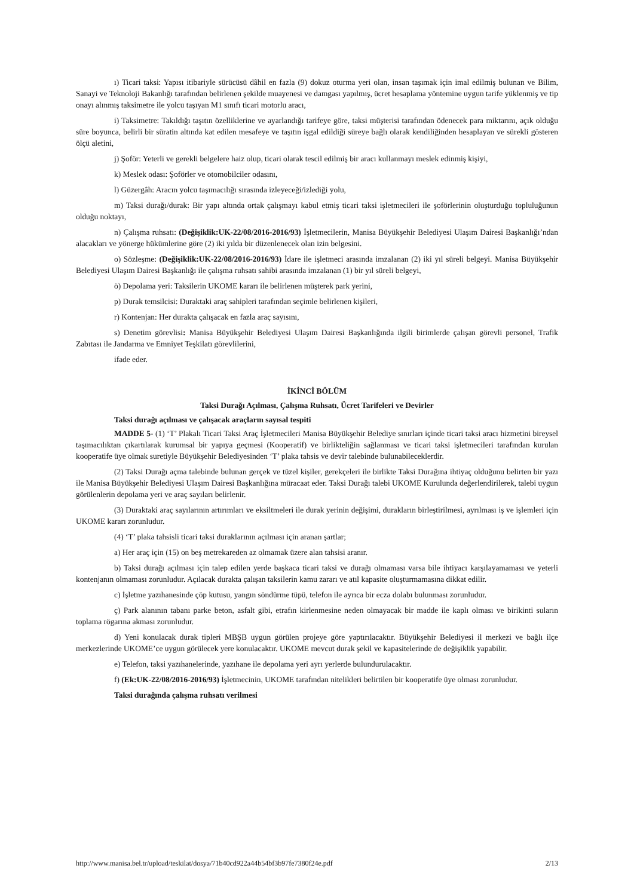ı) Ticari taksi: Yapısı itibariyle sürücüsü dâhil en fazla (9) dokuz oturma yeri olan, insan taşımak için imal edilmiş bulunan ve Bilim, Sanayi ve Teknoloji Bakanlığı tarafından belirlenen şekilde muayenesi ve damgası yapılmış, ücret hesaplama yöntemine uygun tarife yüklenmiş ve tip onayı alınmış taksimetre ile yolcu taşıyan M1 sınıfı ticari motorlu aracı,
i) Taksimetre: Takıldığı taşıtın özelliklerine ve ayarlandığı tarifeye göre, taksi müşterisi tarafından ödenecek para miktarını, açık olduğu süre boyunca, belirli bir süratin altında kat edilen mesafeye ve taşıtın işgal edildiği süreye bağlı olarak kendiliğinden hesaplayan ve sürekli gösteren ölçü aletini,
j) Şoför: Yeterli ve gerekli belgelere haiz olup, ticari olarak tescil edilmiş bir aracı kullanmayı meslek edinmiş kişiyi,
k) Meslek odası: Şoförler ve otomobilciler odasını,
l) Güzergâh: Aracın yolcu taşımacılığı sırasında izleyeceği/izlediği yolu,
m) Taksi durağı/durak: Bir yapı altında ortak çalışmayı kabul etmiş ticari taksi işletmecileri ile şoförlerinin oluşturduğu topluluğunun olduğu noktayı,
n) Çalışma ruhsatı: (Değişiklik:UK-22/08/2016-2016/93) İşletmecilerin, Manisa Büyükşehir Belediyesi Ulaşım Dairesi Başkanlığı’ndan alacakları ve yönerge hükümlerine göre (2) iki yılda bir düzenlenecek olan izin belgesini.
o) Sözleşme: (Değişiklik:UK-22/08/2016-2016/93) İdare ile işletmeci arasında imzalanan (2) iki yıl süreli belgeyi. Manisa Büyükşehir Belediyesi Ulaşım Dairesi Başkanlığı ile çalışma ruhsatı sahibi arasında imzalanan (1) bir yıl süreli belgeyi,
ö) Depolama yeri: Taksilerin UKOME kararı ile belirlenen müşterek park yerini,
p) Durak temsilcisi: Duraktaki araç sahipleri tarafından seçimle belirlenen kişileri,
r) Kontenjan: Her durakta çalışacak en fazla araç sayısını,
s) Denetim görevlisi: Manisa Büyükşehir Belediyesi Ulaşım Dairesi Başkanlığında ilgili birimlerde çalışan görevli personel, Trafik Zabıtası ile Jandarma ve Emniyet Teşkilatı görevlilerini,
ifade eder.
İKİNCİ BÖLÜM
Taksi Durağı Açılması, Çalışma Ruhsatı, Ücret Tarifeleri ve Devirler
Taksi durağı açılması ve çalışacak araçların sayısal tespiti
MADDE 5- (1) ‘T’ Plakalı Ticari Taksi Araç İşletmecileri Manisa Büyükşehir Belediye sınırları içinde ticari taksi aracı hizmetini bireysel taşımacılıktan çıkartılarak kurumsal bir yapıya geçmesi (Kooperatif) ve birlikteliğin sağlanması ve ticari taksi işletmecileri tarafından kurulan kooperatife üye olmak suretiyle Büyükşehir Belediyesinden ‘T’ plaka tahsis ve devir talebinde bulunabileceklerdir.
(2) Taksi Durağı açma talebinde bulunan gerçek ve tüzel kişiler, gerekçeleri ile birlikte Taksi Durağına ihtiyaç olduğunu belirten bir yazı ile Manisa Büyükşehir Belediyesi Ulaşım Dairesi Başkanlığına müracaat eder. Taksi Durağı talebi UKOME Kurulunda değerlendirilerek, talebi uygun görülenlerin depolama yeri ve araç sayıları belirlenir.
(3) Duraktaki araç sayılarının artırımları ve eksiltmeleri ile durak yerinin değişimi, durakların birleştirilmesi, ayrılması iş ve işlemleri için UKOME kararı zorunludur.
(4) ‘T’ plaka tahsisli ticari taksi duraklarının açılması için aranan şartlar;
a) Her araç için (15) on beş metrekareden az olmamak üzere alan tahsisi aranır.
b) Taksi durağı açılması için talep edilen yerde başkaca ticari taksi ve durağı olmaması varsa bile ihtiyacı karşılayamaması ve yeterli kontenjanın olmaması zorunludur. Açılacak durakta çalışan taksilerin kamu zararı ve atıl kapasite oluşturmamasına dikkat edilir.
c) İşletme yazıhanesinde çöp kutusu, yangın söndürme tüpü, telefon ile ayrıca bir ecza dolabı bulunması zorunludur.
ç) Park alanının tabanı parke beton, asfalt gibi, etrafın kirlenmesine neden olmayacak bir madde ile kaplı olması ve birikinti suların toplama rögarına akması zorunludur.
d) Yeni konulacak durak tipleri MBŞB uygun görülen projeye göre yaptırılacaktır. Büyükşehir Belediyesi il merkezi ve bağlı ilçe merkezlerinde UKOME’ce uygun görülecek yere konulacaktır. UKOME mevcut durak şekil ve kapasitelerinde de değişiklik yapabilir.
e) Telefon, taksi yazıhanelerinde, yazıhane ile depolama yeri ayrı yerlerde bulundurulacaktır.
f) (Ek:UK-22/08/2016-2016/93) İşletmecinin, UKOME tarafından nitelikleri belirtilen bir kooperatife üye olması zorunludur.
Taksi durağında çalışma ruhsatı verilmesi
http://www.manisa.bel.tr/upload/teskilat/dosya/71b40cd922a44b54bf3b97fe7380f24e.pdf 2/13